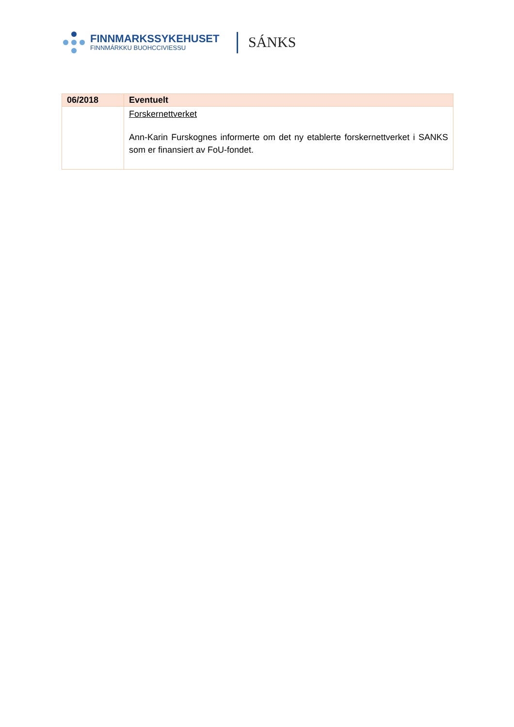FINNMARKSSYKEHUSET
FINNMÁRKKU BUOHCCIVIESSU
SÁNKS
| 06/2018 | Eventuelt |
| --- | --- |
| | Forskernettverket Ann-Karin Furskognes informerte om det ny etablerte forskernettverket i SANKS som er finansiert av FoU-fondet. |